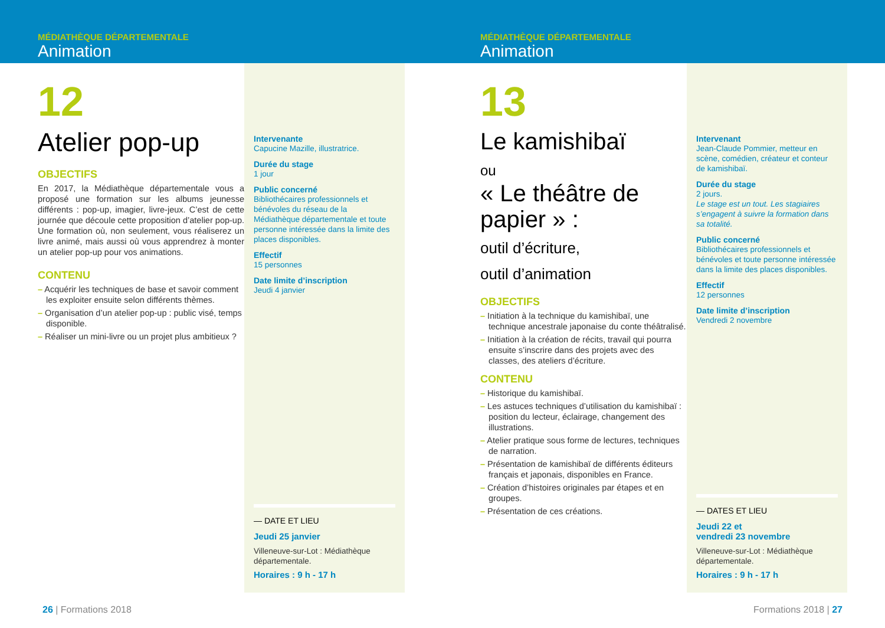MÉDIATHÈQUE DÉPARTEMENTALE
Animation
12
Atelier pop-up
OBJECTIFS
En 2017, la Médiathèque départementale vous a proposé une formation sur les albums jeunesse différents : pop-up, imagier, livre-jeux. C’est de cette journée que découle cette proposition d’atelier pop-up. Une formation où, non seulement, vous réaliserez un livre animé, mais aussi où vous apprendrez à monter un atelier pop-up pour vos animations.
CONTENU
– Acquérir les techniques de base et savoir comment les exploiter ensuite selon différents thèmes.
– Organisation d’un atelier pop-up : public visé, temps disponible.
– Réaliser un mini-livre ou un projet plus ambitieux ?
Intervenante
Capucine Mazille, illustratrice.
Durée du stage
1 jour
Public concerné
Bibliothécaires professionnels et bénévoles du réseau de la Médiathèque départementale et toute personne intéressée dans la limite des places disponibles.
Effectif
15 personnes
Date limite d’inscription
Jeudi 4 janvier
— DATE ET LIEU
Jeudi 25 janvier
Villeneuve-sur-Lot : Médiathèque départementale.
Horaires : 9 h - 17 h
26 | Formations 2018
MÉDIATHÈQUE DÉPARTEMENTALE
Animation
13
Le kamishibaï
ou
« Le théâtre de papier » :
outil d’écriture,
outil d’animation
OBJECTIFS
– Initiation à la technique du kamishibaï, une technique ancestrale japonaise du conte théâtralisé.
– Initiation à la création de récits, travail qui pourra ensuite s’inscrire dans des projets avec des classes, des ateliers d’écriture.
CONTENU
– Historique du kamishibaï.
– Les astuces techniques d’utilisation du kamishibaï : position du lecteur, éclairage, changement des illustrations.
– Atelier pratique sous forme de lectures, techniques de narration.
– Présentation de kamishibaï de différents éditeurs français et japonais, disponibles en France.
– Création d’histoires originales par étapes et en groupes.
– Présentation de ces créations.
Intervenant
Jean-Claude Pommier, metteur en scène, comédien, créateur et conteur de kamishibaï.
Durée du stage
2 jours.
Le stage est un tout. Les stagiaires s’engagent à suivre la formation dans sa totalité.
Public concerné
Bibliothécaires professionnels et bénévoles et toute personne intéressée dans la limite des places disponibles.
Effectif
12 personnes
Date limite d’inscription
Vendredi 2 novembre
— DATES ET LIEU
Jeudi 22 et
vendredi 23 novembre
Villeneuve-sur-Lot : Médiathèque départementale.
Horaires : 9 h - 17 h
Formations 2018 | 27